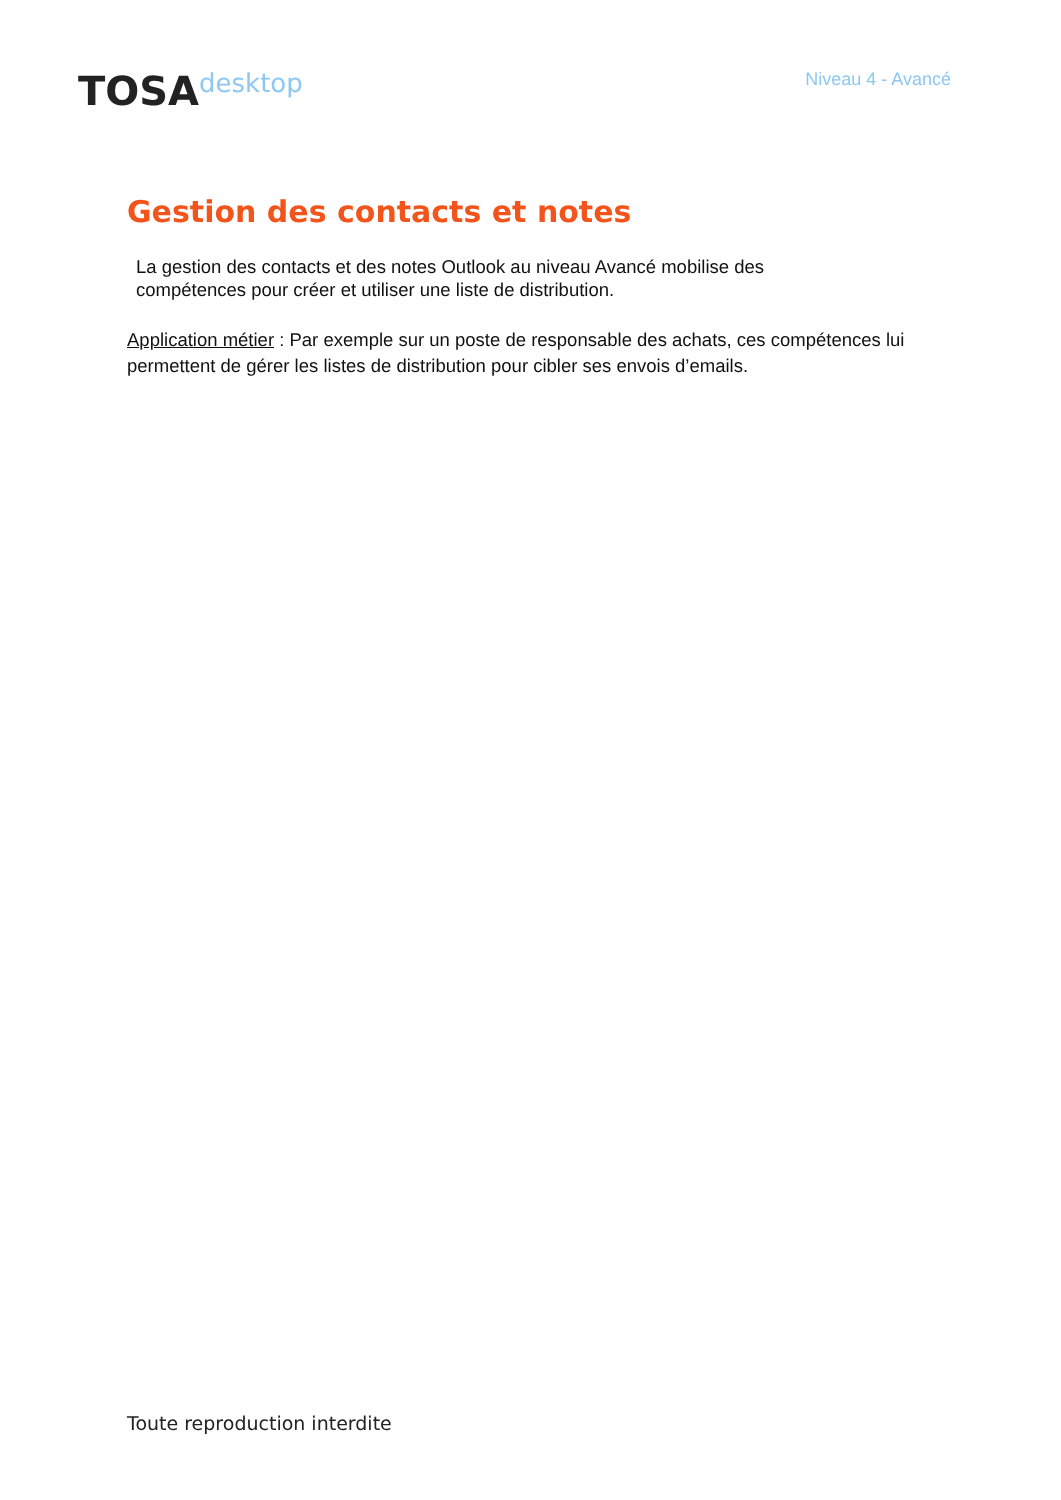TOSA desktop
Niveau 4 - Avancé
Gestion des contacts et notes
La gestion des contacts et des notes Outlook au niveau Avancé mobilise des compétences pour créer et utiliser une liste de distribution.
Application métier : Par exemple sur un poste de responsable des achats, ces compétences lui permettent de gérer les listes de distribution pour cibler ses envois d’emails.
Toute reproduction interdite